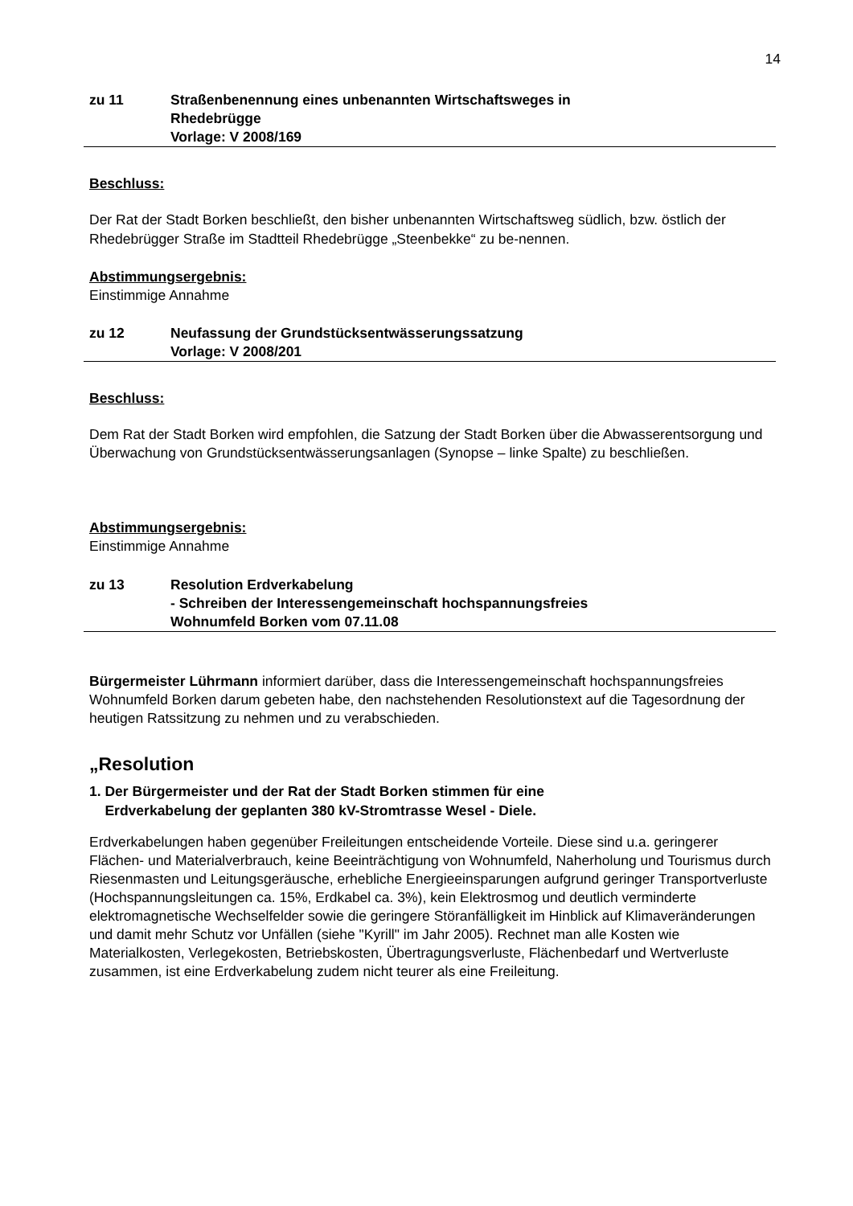14
zu 11 Straßenbenennung eines unbenannten Wirtschaftsweges in
Rhedebrügge
Vorlage: V 2008/169
Beschluss:
Der Rat der Stadt Borken beschließt, den bisher unbenannten Wirtschaftsweg südlich, bzw. östlich der Rhedebrügger Straße im Stadtteil Rhedebrügge „Steenbekke“ zu be-nennen.
Abstimmungsergebnis:
Einstimmige Annahme
zu 12 Neufassung der Grundstücksentwässerungssatzung
Vorlage: V 2008/201
Beschluss:
Dem Rat der Stadt Borken wird empfohlen, die Satzung der Stadt Borken über die Abwasserentsorgung und Überwachung von Grundstücksentwässerungsanlagen (Synopse – linke Spalte) zu beschließen.
Abstimmungsergebnis:
Einstimmige Annahme
zu 13 Resolution Erdverkabelung
- Schreiben der Interessengemeinschaft hochspannungsfreies
Wohnumfeld Borken vom 07.11.08
Bürgermeister Lührmann informiert darüber, dass die Interessengemeinschaft hochspannungsfreies Wohnumfeld Borken darum gebeten habe, den nachstehenden Resolutionstext auf die Tagesordnung der heutigen Ratssitzung zu nehmen und zu verabschieden.
„Resolution
1. Der Bürgermeister und der Rat der Stadt Borken stimmen für eine
Erdverkabelung der geplanten 380 kV-Stromtrasse Wesel - Diele.
Erdverkabelungen haben gegenüber Freileitungen entscheidende Vorteile. Diese sind u.a. geringerer Flächen- und Materialverbrauch, keine Beeinträchtigung von Wohnumfeld, Naherholung und Tourismus durch Riesenmasten und Leitungsgeräusche, erhebliche Energieeinsparungen aufgrund geringer Transportverluste (Hochspannungsleitungen ca. 15%, Erdkabel ca. 3%), kein Elektrosmog und deutlich verminderte elektromagnetische Wechselfelder sowie die geringere Störanfälligkeit im Hinblick auf Klimaveränderungen und damit mehr Schutz vor Unfällen (siehe "Kyrill" im Jahr 2005). Rechnet man alle Kosten wie Materialkosten, Verlegekosten, Betriebskosten, Übertragungsverluste, Flächenbedarf und Wertverluste zusammen, ist eine Erdverkabelung zudem nicht teurer als eine Freileitung.